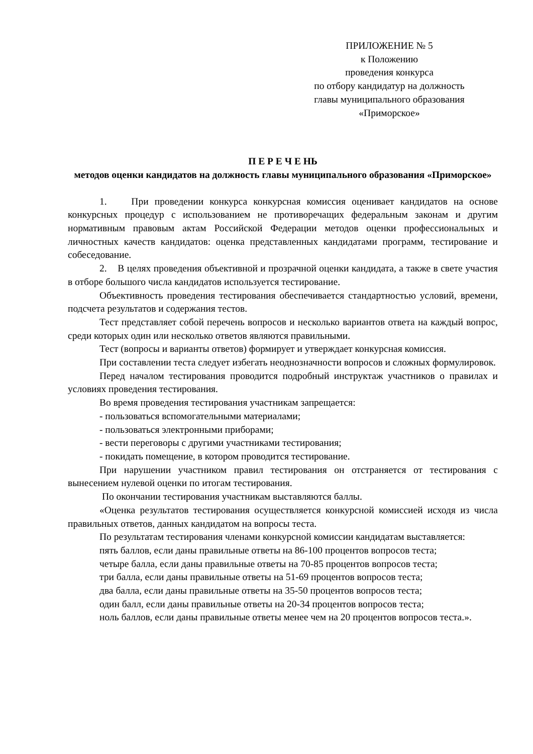ПРИЛОЖЕНИЕ № 5
к Положению
проведения конкурса
по отбору кандидатур на должность
главы муниципального образования
«Приморское»
П Е Р Е Ч Е НЬ
методов оценки кандидатов на должность главы муниципального образования «Приморское»
1. При проведении конкурса конкурсная комиссия оценивает кандидатов на основе конкурсных процедур с использованием не противоречащих федеральным законам и другим нормативным правовым актам Российской Федерации методов оценки профессиональных и личностных качеств кандидатов: оценка представленных кандидатами программ, тестирование и собеседование.
2. В целях проведения объективной и прозрачной оценки кандидата, а также в свете участия в отборе большого числа кандидатов используется тестирование.
Объективность проведения тестирования обеспечивается стандартностью условий, времени, подсчета результатов и содержания тестов.
Тест представляет собой перечень вопросов и несколько вариантов ответа на каждый вопрос, среди которых один или несколько ответов являются правильными.
Тест (вопросы и варианты ответов) формирует и утверждает конкурсная комиссия.
При составлении теста следует избегать неоднозначности вопросов и сложных формулировок.
Перед началом тестирования проводится подробный инструктаж участников о правилах и условиях проведения тестирования.
Во время проведения тестирования участникам запрещается:
- пользоваться вспомогательными материалами;
- пользоваться электронными приборами;
- вести переговоры с другими участниками тестирования;
- покидать помещение, в котором проводится тестирование.
При нарушении участником правил тестирования он отстраняется от тестирования с вынесением нулевой оценки по итогам тестирования.
По окончании тестирования участникам выставляются баллы.
«Оценка результатов тестирования осуществляется конкурсной комиссией исходя из числа правильных ответов, данных кандидатом на вопросы теста.
По результатам тестирования членами конкурсной комиссии кандидатам выставляется:
пять баллов, если даны правильные ответы на 86-100 процентов вопросов теста;
четыре балла, если даны правильные ответы на 70-85 процентов вопросов теста;
три балла, если даны правильные ответы на 51-69 процентов вопросов теста;
два балла, если даны правильные ответы на 35-50 процентов вопросов теста;
один балл, если даны правильные ответы на 20-34 процентов вопросов теста;
ноль баллов, если даны правильные ответы менее чем на 20 процентов вопросов теста.».